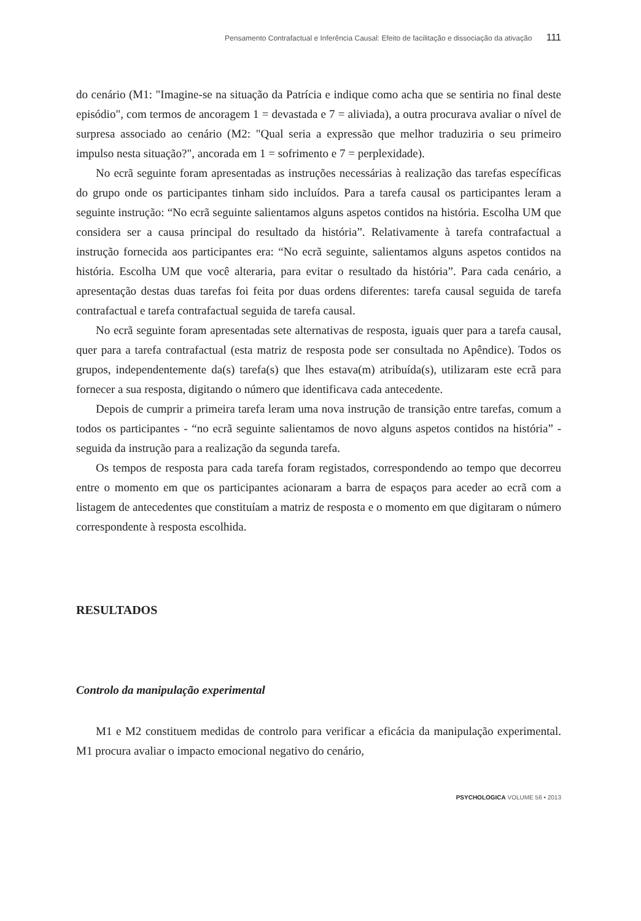Pensamento Contrafactual e Inferência Causal: Efeito de facilitação e dissociação da ativação 111
do cenário (M1: "Imagine-se na situação da Patrícia e indique como acha que se sentiria no final deste episódio", com termos de ancoragem 1 = devastada e 7 = aliviada), a outra procurava avaliar o nível de surpresa associado ao cenário (M2: "Qual seria a expressão que melhor traduziria o seu primeiro impulso nesta situação?", ancorada em 1 = sofrimento e 7 = perplexidade).
No ecrã seguinte foram apresentadas as instruções necessárias à realização das tarefas específicas do grupo onde os participantes tinham sido incluídos. Para a tarefa causal os participantes leram a seguinte instrução: “No ecrã seguinte salientamos alguns aspetos contidos na história. Escolha UM que considera ser a causa principal do resultado da história”. Relativamente à tarefa contrafactual a instrução fornecida aos participantes era: “No ecrã seguinte, salientamos alguns aspetos contidos na história. Escolha UM que você alteraria, para evitar o resultado da história”. Para cada cenário, a apresentação destas duas tarefas foi feita por duas ordens diferentes: tarefa causal seguida de tarefa contrafactual e tarefa contrafactual seguida de tarefa causal.
No ecrã seguinte foram apresentadas sete alternativas de resposta, iguais quer para a tarefa causal, quer para a tarefa contrafactual (esta matriz de resposta pode ser consultada no Apêndice). Todos os grupos, independentemente da(s) tarefa(s) que lhes estava(m) atribuída(s), utilizaram este ecrã para fornecer a sua resposta, digitando o número que identificava cada antecedente.
Depois de cumprir a primeira tarefa leram uma nova instrução de transição entre tarefas, comum a todos os participantes - “no ecrã seguinte salientamos de novo alguns aspetos contidos na história” - seguida da instrução para a realização da segunda tarefa.
Os tempos de resposta para cada tarefa foram registados, correspondendo ao tempo que decorreu entre o momento em que os participantes acionaram a barra de espaços para aceder ao ecrã com a listagem de antecedentes que constituíam a matriz de resposta e o momento em que digitaram o número correspondente à resposta escolhida.
RESULTADOS
Controlo da manipulação experimental
M1 e M2 constituem medidas de controlo para verificar a eficácia da manipulação experimental. M1 procura avaliar o impacto emocional negativo do cenário,
PSYCHOLOGICA VOLUME 56 • 2013